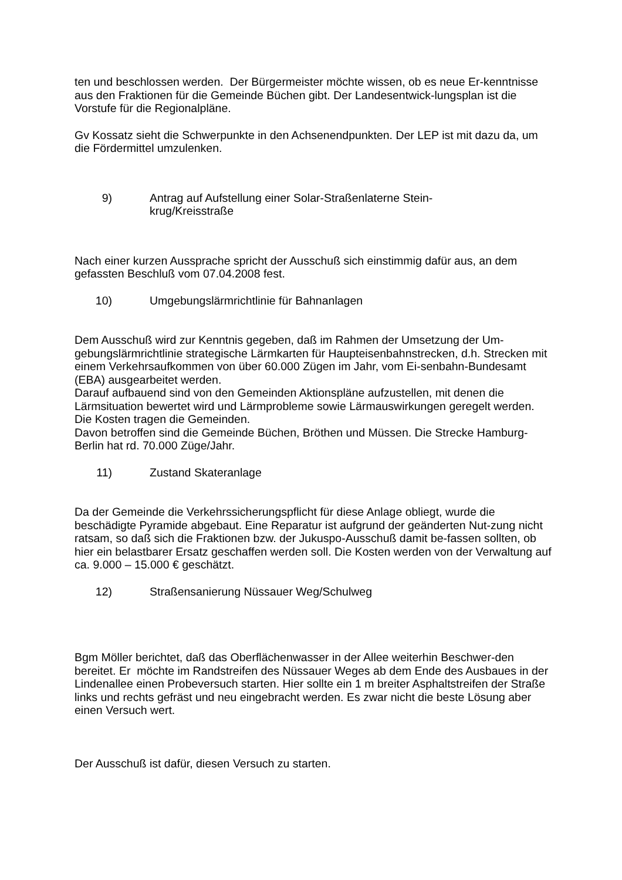ten und beschlossen werden. Der Bürgermeister möchte wissen, ob es neue Er-kenntnisse aus den Fraktionen für die Gemeinde Büchen gibt. Der Landesentwick-lungsplan ist die Vorstufe für die Regionalpläne.
Gv Kossatz sieht die Schwerpunkte in den Achsenendpunkten. Der LEP ist mit dazu da, um die Fördermittel umzulenken.
9) Antrag auf Aufstellung einer Solar-Straßenlaterne Stein-
krug/Kreisstraße
Nach einer kurzen Aussprache spricht der Ausschuß sich einstimmig dafür aus, an dem gefassten Beschluß vom 07.04.2008 fest.
10) Umgebungslärmrichtlinie für Bahnanlagen
Dem Ausschuß wird zur Kenntnis gegeben, daß im Rahmen der Umsetzung der Um-gebungslärmrichtlinie strategische Lärmkarten für Haupteisenbahnstrecken, d.h. Strecken mit einem Verkehrsaufkommen von über 60.000 Zügen im Jahr, vom Ei-senbahn-Bundesamt (EBA) ausgearbeitet werden.
Darauf aufbauend sind von den Gemeinden Aktionspläne aufzustellen, mit denen die Lärmsituation bewertet wird und Lärmprobleme sowie Lärmauswirkungen geregelt werden. Die Kosten tragen die Gemeinden.
Davon betroffen sind die Gemeinde Büchen, Bröthen und Müssen. Die Strecke Hamburg-Berlin hat rd. 70.000 Züge/Jahr.
11) Zustand Skateranlage
Da der Gemeinde die Verkehrssicherungspflicht für diese Anlage obliegt, wurde die beschädigte Pyramide abgebaut. Eine Reparatur ist aufgrund der geänderten Nut-zung nicht ratsam, so daß sich die Fraktionen bzw. der Jukuspo-Ausschuß damit be-fassen sollten, ob hier ein belastbarer Ersatz geschaffen werden soll. Die Kosten werden von der Verwaltung auf ca. 9.000 – 15.000 € geschätzt.
12) Straßensanierung Nüssauer Weg/Schulweg
Bgm Möller berichtet, daß das Oberflächenwasser in der Allee weiterhin Beschwer-den bereitet. Er möchte im Randstreifen des Nüssauer Weges ab dem Ende des Ausbaues in der Lindenallee einen Probeversuch starten. Hier sollte ein 1 m breiter Asphaltstreifen der Straße links und rechts gefräst und neu eingebracht werden. Es zwar nicht die beste Lösung aber einen Versuch wert.
Der Ausschuß ist dafür, diesen Versuch zu starten.